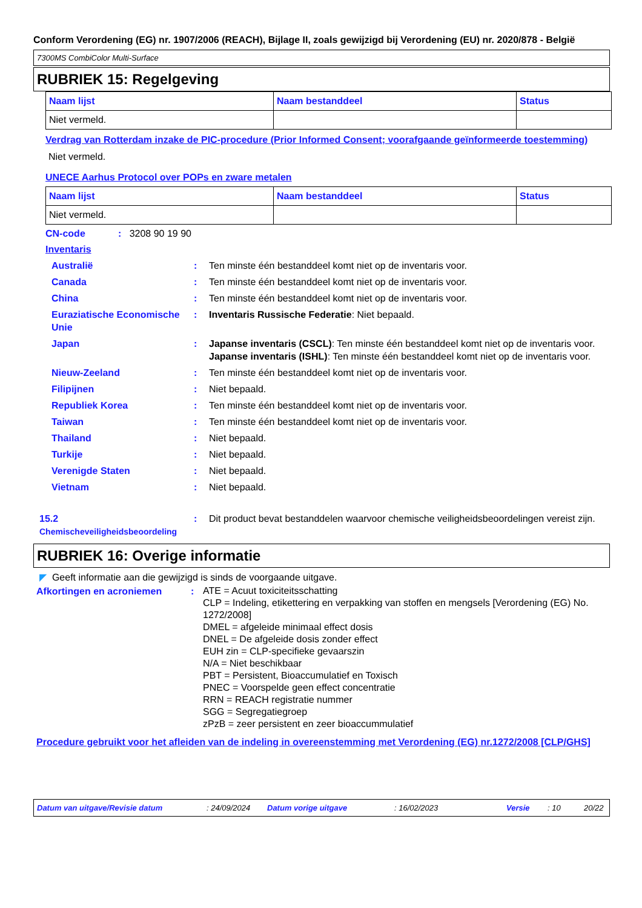Conform Verordening (EG) nr. 1907/2006 (REACH), Bijlage II, zoals gewijzigd bij Verordening (EU) nr. 2020/878 - België
7300MS CombiColor Multi-Surface
RUBRIEK 15: Regelgeving
| Naam lijst | Naam bestanddeel | Status |
| --- | --- | --- |
| Niet vermeld. | | |
Verdrag van Rotterdam inzake de PIC-procedure (Prior Informed Consent; voorafgaande geïnformeerde toestemming)
Niet vermeld.
UNECE Aarhus Protocol over POPs en zware metalen
| Naam lijst | Naam bestanddeel | Status |
| --- | --- | --- |
| Niet vermeld. | | |
CN-code: 3208 90 19 90
Inventaris
| Australië | : | Ten minste één bestanddeel komt niet op de inventaris voor. |
| Canada | : | Ten minste één bestanddeel komt niet op de inventaris voor. |
| China | : | Ten minste één bestanddeel komt niet op de inventaris voor. |
| Euraziatische Economische Unie | : | Inventaris Russische Federatie : Niet bepaald. |
| Japan | : | Japanse inventaris (CSCL) : Ten minste één bestanddeel komt niet op de inventaris voor. Japanse inventaris (ISHL) : Ten minste één bestanddeel komt niet op de inventaris voor. |
| Nieuw-Zeeland | : | Ten minste één bestanddeel komt niet op de inventaris voor. |
| Filipijnen | : | Niet bepaald. |
| Republiek Korea | : | Ten minste één bestanddeel komt niet op de inventaris voor. |
| Taiwan | : | Ten minste één bestanddeel komt niet op de inventaris voor. |
| Thailand | : | Niet bepaald. |
| Turkije | : | Niet bepaald. |
| Verenigde Staten | : | Niet bepaald. |
| Vietnam | : | Niet bepaald. |
| 15.2 Chemischeveiligheidsbeoordeling | : | Dit product bevat bestanddelen waarvoor chemische veiligheidsbeoordelingen vereist zijn. |
RUBRIEK 16: Overige informatie
◤ Geeft informatie aan die gewijzigd is sinds de voorgaande uitgave.
| Afkortingen en acroniemen | : | ATE = Acuut toxiciteitsschatting CLP = Indeling, etikettering en verpakking van stoffen en mengsels [Verordening (EG) No. 1272/2008] DMEL = afgeleide minimaal effect dosis DNEL = De afgeleide dosis zonder effect EUH zin = CLP-specifieke gevaarszin N/A = Niet beschikbaar PBT = Persistent, Bioaccumulatief en Toxisch PNEC = Voorspelde geen effect concentratie RRN = REACH registratie nummer SGG = Segregatiegroep zPzB = zeer persistent en zeer bioaccummulatief |
Procedure gebruikt voor het afleiden van de indeling in overeenstemming met Verordening (EG) nr.1272/2008 [CLP/GHS]
Datum van uitgave/Revisie datum: 24/09/2024 Datum vorige uitgave: 16/02/2023 Versie: 10 20/22